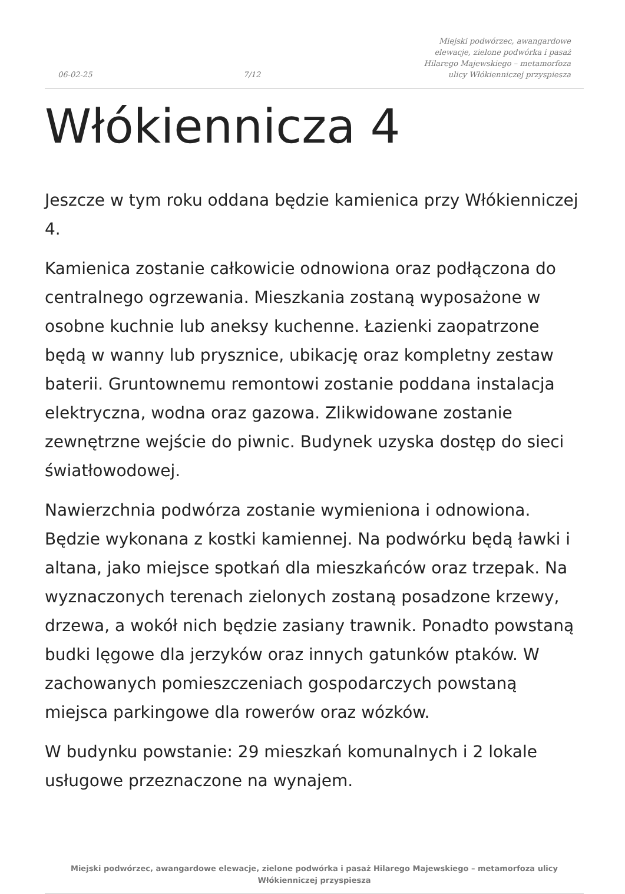06-02-25 7/12 Miejski podwórzec, awangardowe elewacje, zielone podwórka i pasaż Hilarego Majewskiego – metamorfoza ulicy Włókienniczej przyspiesza
Włókiennicza 4
Jeszcze w tym roku oddana będzie kamienica przy Włókienniczej 4.
Kamienica zostanie całkowicie odnowiona oraz podłączona do centralnego ogrzewania. Mieszkania zostaną wyposażone w osobne kuchnie lub aneksy kuchenne. Łazienki zaopatrzone będą w wanny lub prysznice, ubikację oraz kompletny zestaw baterii. Gruntownemu remontowi zostanie poddana instalacja elektryczna, wodna oraz gazowa. Zlikwidowane zostanie zewnętrzne wejście do piwnic. Budynek uzyska dostęp do sieci światłowodowej.
Nawierzchnia podwórza zostanie wymieniona i odnowiona. Będzie wykonana z kostki kamiennej. Na podwórku będą ławki i altana, jako miejsce spotkań dla mieszkańców oraz trzepak. Na wyznaczonych terenach zielonych zostaną posadzone krzewy, drzewa, a wokół nich będzie zasiany trawnik. Ponadto powstaną budki lęgowe dla jerzyków oraz innych gatunków ptaków. W zachowanych pomieszczeniach gospodarczych powstaną miejsca parkingowe dla rowerów oraz wózków.
W budynku powstanie: 29 mieszkań komunalnych i 2 lokale usługowe przeznaczone na wynajem.
Miejski podwórzec, awangardowe elewacje, zielone podwórka i pasaż Hilarego Majewskiego – metamorfoza ulicy Włókienniczej przyspiesza